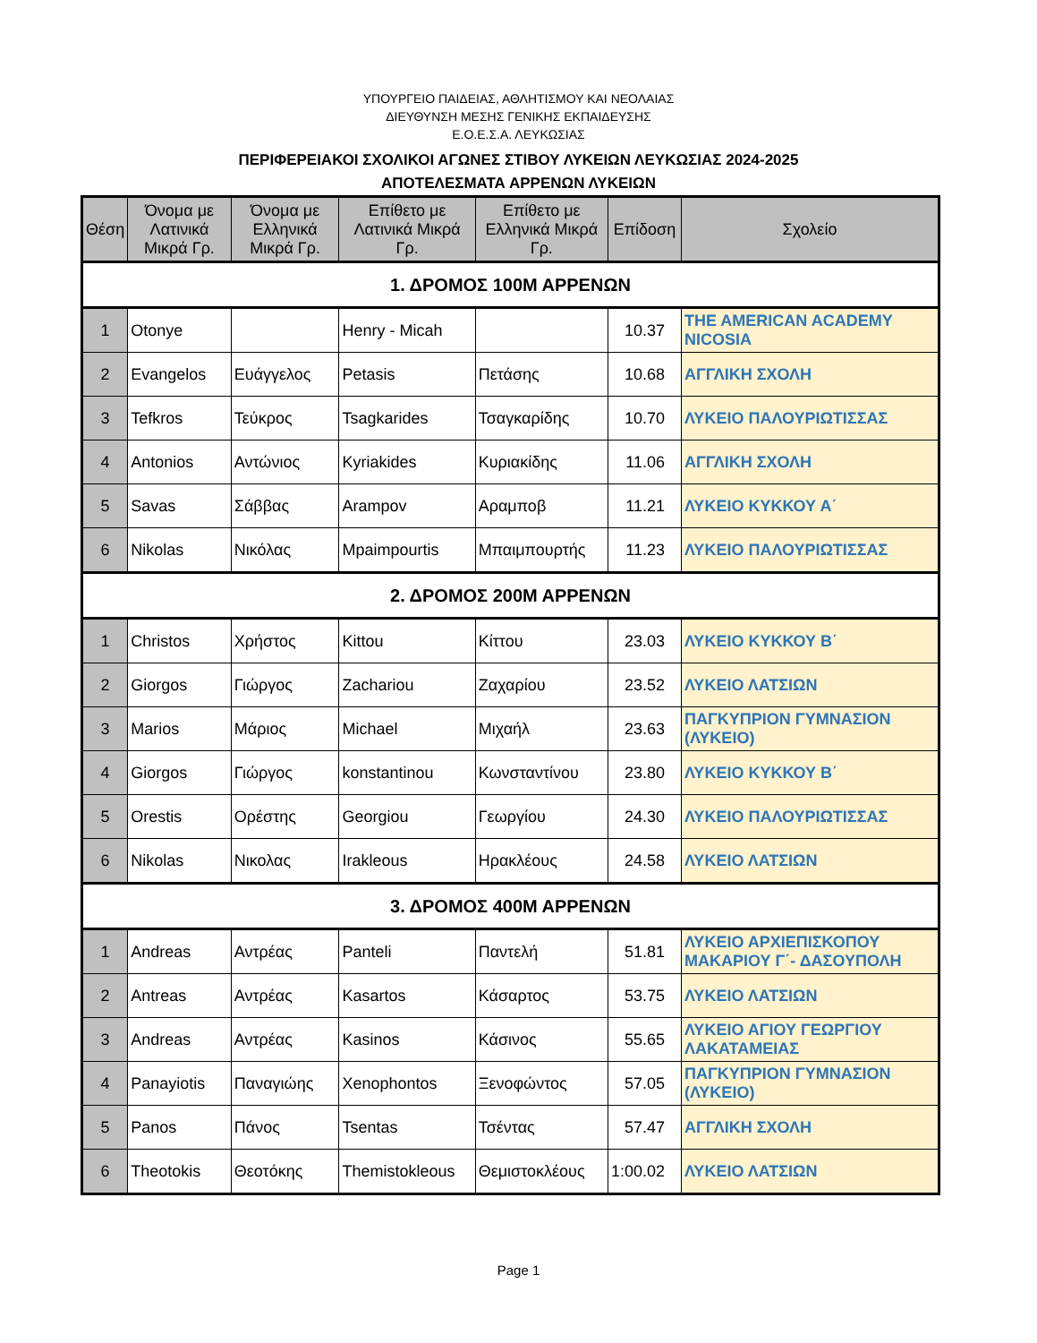ΥΠΟΥΡΓΕΙΟ ΠΑΙΔΕΙΑΣ, ΑΘΛΗΤΙΣΜΟΥ ΚΑΙ ΝΕΟΛΑΙΑΣ
ΔΙΕΥΘΥΝΣΗ ΜΕΣΗΣ ΓΕΝΙΚΗΣ ΕΚΠΑΙΔΕΥΣΗΣ
Ε.Ο.Ε.Σ.Α. ΛΕΥΚΩΣΙΑΣ
ΠΕΡΙΦΕΡΕΙΑΚΟΙ ΣΧΟΛΙΚΟΙ ΑΓΩΝΕΣ ΣΤΙΒΟΥ ΛΥΚΕΙΩΝ ΛΕΥΚΩΣΙΑΣ 2024-2025
ΑΠΟΤΕΛΕΣΜΑΤΑ ΑΡΡΕΝΩΝ ΛΥΚΕΙΩΝ
| Θέση | Όνομα με Λατινικά Μικρά Γρ. | Όνομα με Ελληνικά Μικρά Γρ. | Επίθετο με Λατινικά Μικρά Γρ. | Επίθετο με Ελληνικά Μικρά Γρ. | Επίδοση | Σχολείο |
| --- | --- | --- | --- | --- | --- | --- |
| 1. ΔΡΟΜΟΣ 100Μ ΑΡΡΕΝΩΝ | | | | | | |
| 1 | Otonye | | Henry - Micah | | 10.37 | THE AMERICAN ACADEMY NICOSIA |
| 2 | Evangelos | Ευάγγελος | Petasis | Πετάσης | 10.68 | ΑΓΓΛΙΚΗ ΣΧΟΛΗ |
| 3 | Tefkros | Τεύκρος | Tsagkarides | Τσαγκαρίδης | 10.70 | ΛΥΚΕΙΟ ΠΑΛΟΥΡΙΩΤΙΣΣΑΣ |
| 4 | Antonios | Αντώνιος | Kyriakides | Κυριακίδης | 11.06 | ΑΓΓΛΙΚΗ ΣΧΟΛΗ |
| 5 | Savas | Σάββας | Arampov | Αραμποβ | 11.21 | ΛΥΚΕΙΟ ΚΥΚΚΟΥ Α΄ |
| 6 | Nikolas | Νικόλας | Mpaimpourtis | Μπαιμπουρτής | 11.23 | ΛΥΚΕΙΟ ΠΑΛΟΥΡΙΩΤΙΣΣΑΣ |
| 2. ΔΡΟΜΟΣ 200Μ ΑΡΡΕΝΩΝ | | | | | | |
| 1 | Christos | Χρήστος | Kittou | Κίττου | 23.03 | ΛΥΚΕΙΟ ΚΥΚΚΟΥ Β΄ |
| 2 | Giorgos | Γιώργος | Zachariou | Ζαχαρίου | 23.52 | ΛΥΚΕΙΟ ΛΑΤΣΙΩΝ |
| 3 | Marios | Μάριος | Michael | Μιχαήλ | 23.63 | ΠΑΓΚΥΠΡΙΟΝ ΓΥΜΝΑΣΙΟΝ (ΛΥΚΕΙΟ) |
| 4 | Giorgos | Γιώργος | konstantinou | Κωνσταντίνου | 23.80 | ΛΥΚΕΙΟ ΚΥΚΚΟΥ Β΄ |
| 5 | Orestis | Ορέστης | Georgiou | Γεωργίου | 24.30 | ΛΥΚΕΙΟ ΠΑΛΟΥΡΙΩΤΙΣΣΑΣ |
| 6 | Nikolas | Νικολας | Irakleous | Ηρακλέους | 24.58 | ΛΥΚΕΙΟ ΛΑΤΣΙΩΝ |
| 3. ΔΡΟΜΟΣ 400Μ ΑΡΡΕΝΩΝ | | | | | | |
| 1 | Andreas | Αντρέας | Panteli | Παντελή | 51.81 | ΛΥΚΕΙΟ ΑΡΧΙΕΠΙΣΚΟΠΟΥ ΜΑΚΑΡΙΟΥ Γ΄- ΔΑΣΟΥΠΟΛΗ |
| 2 | Antreas | Αντρέας | Kasartos | Κάσαρτος | 53.75 | ΛΥΚΕΙΟ ΛΑΤΣΙΩΝ |
| 3 | Andreas | Αντρέας | Kasinos | Κάσινος | 55.65 | ΛΥΚΕΙΟ ΑΓΙΟΥ ΓΕΩΡΓΙΟΥ ΛΑΚΑΤΑΜΕΙΑΣ |
| 4 | Panayiotis | Παναγιώης | Xenophontos | Ξενοφώντος | 57.05 | ΠΑΓΚΥΠΡΙΟΝ ΓΥΜΝΑΣΙΟΝ (ΛΥΚΕΙΟ) |
| 5 | Panos | Πάνος | Tsentas | Τσέντας | 57.47 | ΑΓΓΛΙΚΗ ΣΧΟΛΗ |
| 6 | Theotokis | Θεοτόκης | Themistokleous | Θεμιστοκλέους | 1:00.02 | ΛΥΚΕΙΟ ΛΑΤΣΙΩΝ |
Page 1